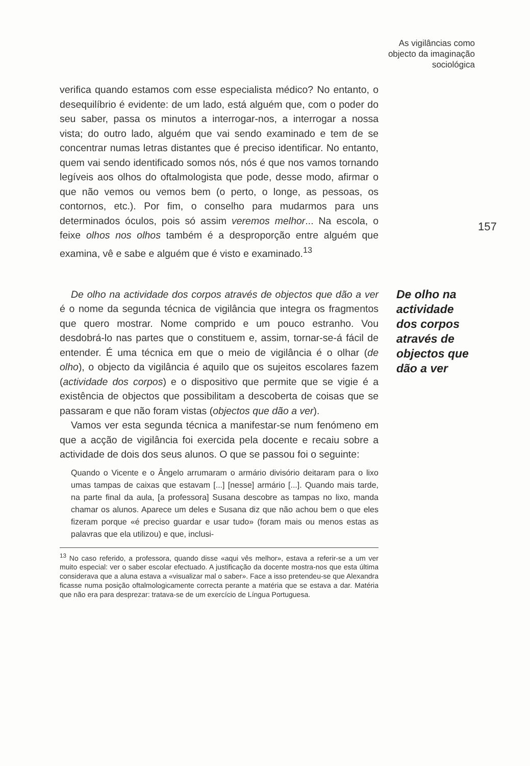As vigilâncias como
objecto da imaginação
sociológica
verifica quando estamos com esse especialista médico? No entanto, o desequilíbrio é evidente: de um lado, está alguém que, com o poder do seu saber, passa os minutos a interrogar-nos, a interrogar a nossa vista; do outro lado, alguém que vai sendo examinado e tem de se concentrar numas letras distantes que é preciso identificar. No entanto, quem vai sendo identificado somos nós, nós é que nos vamos tornando legíveis aos olhos do oftalmologista que pode, desse modo, afirmar o que não vemos ou vemos bem (o perto, o longe, as pessoas, os contornos, etc.). Por fim, o conselho para mudarmos para uns determinados óculos, pois só assim veremos melhor... Na escola, o feixe olhos nos olhos também é a desproporção entre alguém que examina, vê e sabe e alguém que é visto e examinado.<sup>13</sup>
157
De olho na actividade dos corpos através de objectos que dão a ver é o nome da segunda técnica de vigilância que integra os fragmentos que quero mostrar. Nome comprido e um pouco estranho. Vou desdobrá-lo nas partes que o constituem e, assim, tornar-se-á fácil de entender. É uma técnica em que o meio de vigilância é o olhar (de olho), o objecto da vigilância é aquilo que os sujeitos escolares fazem (actividade dos corpos) e o dispositivo que permite que se vigie é a existência de objectos que possibilitam a descoberta de coisas que se passaram e que não foram vistas (objectos que dão a ver).
Vamos ver esta segunda técnica a manifestar-se num fenómeno em que a acção de vigilância foi exercida pela docente e recaiu sobre a actividade de dois dos seus alunos. O que se passou foi o seguinte:
Quando o Vicente e o Ângelo arrumaram o armário divisório deitaram para o lixo umas tampas de caixas que estavam [...] [nesse] armário [...]. Quando mais tarde, na parte final da aula, [a professora] Susana descobre as tampas no lixo, manda chamar os alunos. Aparece um deles e Susana diz que não achou bem o que eles fizeram porque «é preciso guardar e usar tudo» (foram mais ou menos estas as palavras que ela utilizou) e que, inclusi-
De olho na
actividade
dos corpos
através de
objectos que
dão a ver
<sup>13</sup> No caso referido, a professora, quando disse «aqui vês melhor», estava a referir-se a um ver muito especial: ver o saber escolar efectuado. A justificação da docente mostra-nos que esta última considerava que a aluna estava a «visualizar mal o saber». Face a isso pretendeu-se que Alexandra ficasse numa posição oftalmologicamente correcta perante a matéria que se estava a dar. Matéria que não era para desprezar: tratava-se de um exercício de Língua Portuguesa.